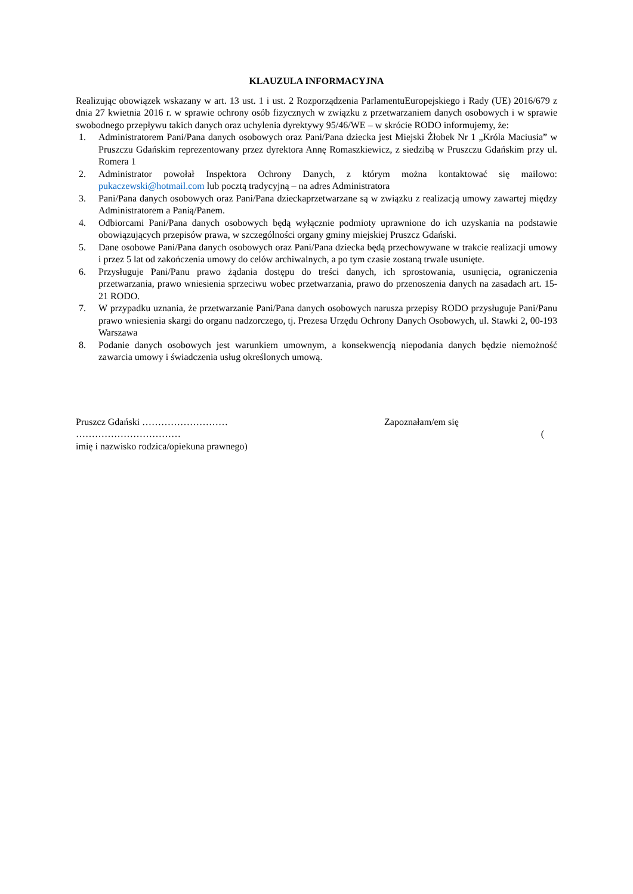KLAUZULA INFORMACYJNA
Realizując obowiązek wskazany w art. 13 ust. 1 i ust. 2 Rozporządzenia ParlamentuEuropejskiego i Rady (UE) 2016/679 z dnia 27 kwietnia 2016 r. w sprawie ochrony osób fizycznych w związku z przetwarzaniem danych osobowych i w sprawie swobodnego przepływu takich danych oraz uchylenia dyrektywy 95/46/WE – w skrócie RODO informujemy, że:
1. Administratorem Pani/Pana danych osobowych oraz Pani/Pana dziecka jest Miejski Żłobek Nr 1 „Króla Maciusia” w Pruszczu Gdańskim reprezentowany przez dyrektora Annę Romaszkiewicz, z siedzibą w Pruszczu Gdańskim przy ul. Romera 1
2. Administrator powołał Inspektora Ochrony Danych, z którym można kontaktować się mailowo: pukaczewski@hotmail.com lub pocztą tradycyjną – na adres Administratora
3. Pani/Pana danych osobowych oraz Pani/Pana dzieckaprzetwarzane są w związku z realizacją umowy zawartej między Administratorem a Panią/Panem.
4. Odbiorcami Pani/Pana danych osobowych będą wyłącznie podmioty uprawnione do ich uzyskania na podstawie obowiązujących przepisów prawa, w szczególności organy gminy miejskiej Pruszcz Gdański.
5. Dane osobowe Pani/Pana danych osobowych oraz Pani/Pana dziecka będą przechowywane w trakcie realizacji umowy i przez 5 lat od zakończenia umowy do celów archiwalnych, a po tym czasie zostaną trwale usunięte.
6. Przysługuje Pani/Panu prawo żądania dostępu do treści danych, ich sprostowania, usunięcia, ograniczenia przetwarzania, prawo wniesienia sprzeciwu wobec przetwarzania, prawo do przenoszenia danych na zasadach art. 15-21 RODO.
7. W przypadku uznania, że przetwarzanie Pani/Pana danych osobowych narusza przepisy RODO przysługuje Pani/Panu prawo wniesienia skargi do organu nadzorczego, tj. Prezesa Urzędu Ochrony Danych Osobowych, ul. Stawki 2, 00-193 Warszawa
8. Podanie danych osobowych jest warunkiem umownym, a konsekwencją niepodania danych będzie niemożność zawarcia umowy i świadczenia usług określonych umową.
Pruszcz Gdański ……………………… Zapoznałam/em się
…………………………… (
imię i nazwisko rodzica/opiekuna prawnego)